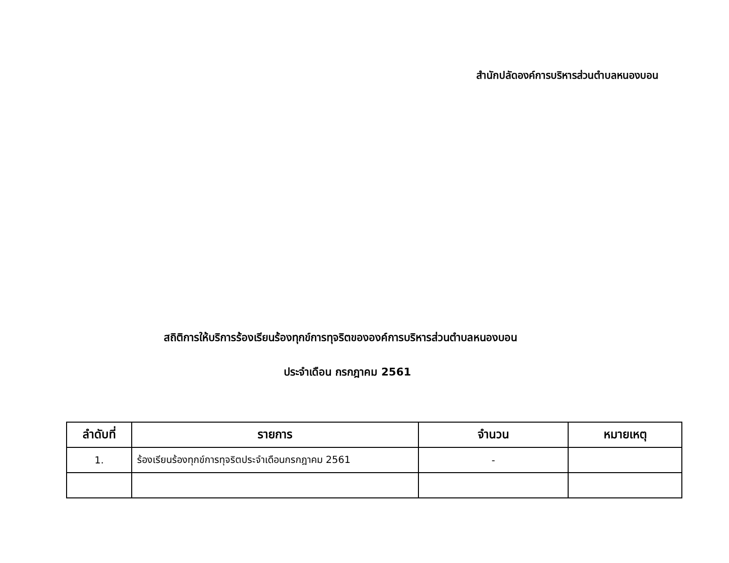สำนักปลัดองค์การบริหารส่วนตำบลหนองบอน
สถิติการให้บริการร้องเรียนร้องทุกข์การทุจริตขององค์การบริหารส่วนตำบลหนองบอน
ประจำเดือน กรกฎาคม 2561
| ลำดับที่ | รายการ | จำนวน | หมายเหตุ |
| --- | --- | --- | --- |
| 1. | ร้องเรียนร้องทุกข์การทุจริตประจำเดือนกรกฎาคม 2561 | - | |